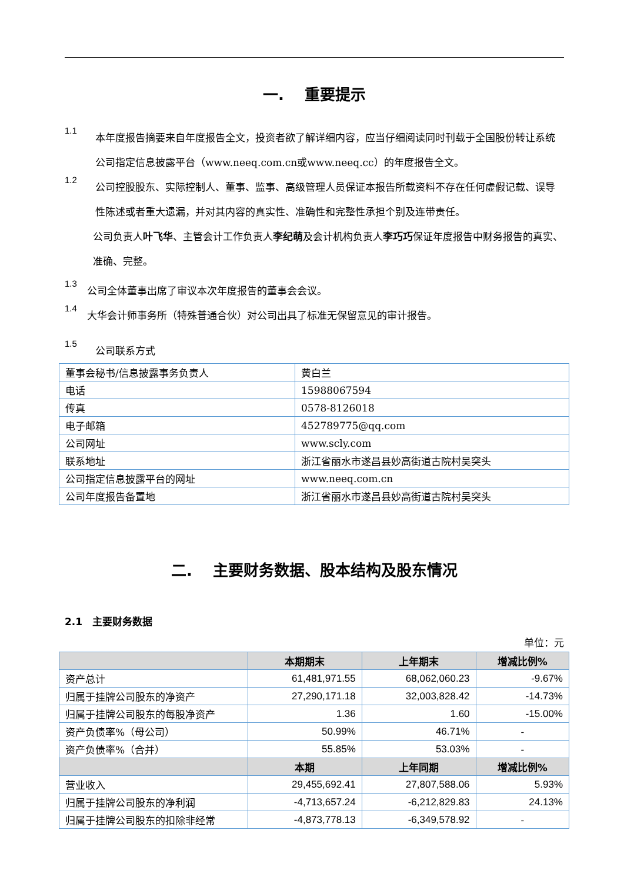一.　 重要提示
1.1
本年度报告摘要来自年度报告全文，投资者欲了解详细内容，应当仔细阅读同时刊载于全国股份转让系统公司指定信息披露平台（www.neeq.com.cn或www.neeq.cc）的年度报告全文。
1.2
公司控股股东、实际控制人、董事、监事、高级管理人员保证本报告所载资料不存在任何虚假记载、误导性陈述或者重大遗漏，并对其内容的真实性、准确性和完整性承担个别及连带责任。
公司负责人叶飞华、主管会计工作负责人李纪萌及会计机构负责人李巧巧保证年度报告中财务报告的真实、准确、完整。
1.3
公司全体董事出席了审议本次年度报告的董事会会议。
1.4
大华会计师事务所（特殊普通合伙）对公司出具了标准无保留意见的审计报告。
1.5
公司联系方式
| 董事会秘书/信息披露事务负责人 | 黄白兰 |
| 电话 | 15988067594 |
| 传真 | 0578-8126018 |
| 电子邮箱 | 452789775@qq.com |
| 公司网址 | www.scly.com |
| 联系地址 | 浙江省丽水市遂昌县妙高街道古院村吴突头 |
| 公司指定信息披露平台的网址 | www.neeq.com.cn |
| 公司年度报告备置地 | 浙江省丽水市遂昌县妙高街道古院村吴突头 |
二.　 主要财务数据、股本结构及股东情况
2.1　主要财务数据
单位：元
| | 本期期末 | 上年期末 | 增减比例% |
| --- | --- | --- | --- |
| 资产总计 | 61,481,971.55 | 68,062,060.23 | -9.67% |
| 归属于挂牌公司股东的净资产 | 27,290,171.18 | 32,003,828.42 | -14.73% |
| 归属于挂牌公司股东的每股净资产 | 1.36 | 1.60 | -15.00% |
| 资产负债率%（母公司） | 50.99% | 46.71% | - |
| 资产负债率%（合并） | 55.85% | 53.03% | - |
| | 本期 | 上年同期 | 增减比例% |
| 营业收入 | 29,455,692.41 | 27,807,588.06 | 5.93% |
| 归属于挂牌公司股东的净利润 | -4,713,657.24 | -6,212,829.83 | 24.13% |
| 归属于挂牌公司股东的扣除非经常 | -4,873,778.13 | -6,349,578.92 | - |